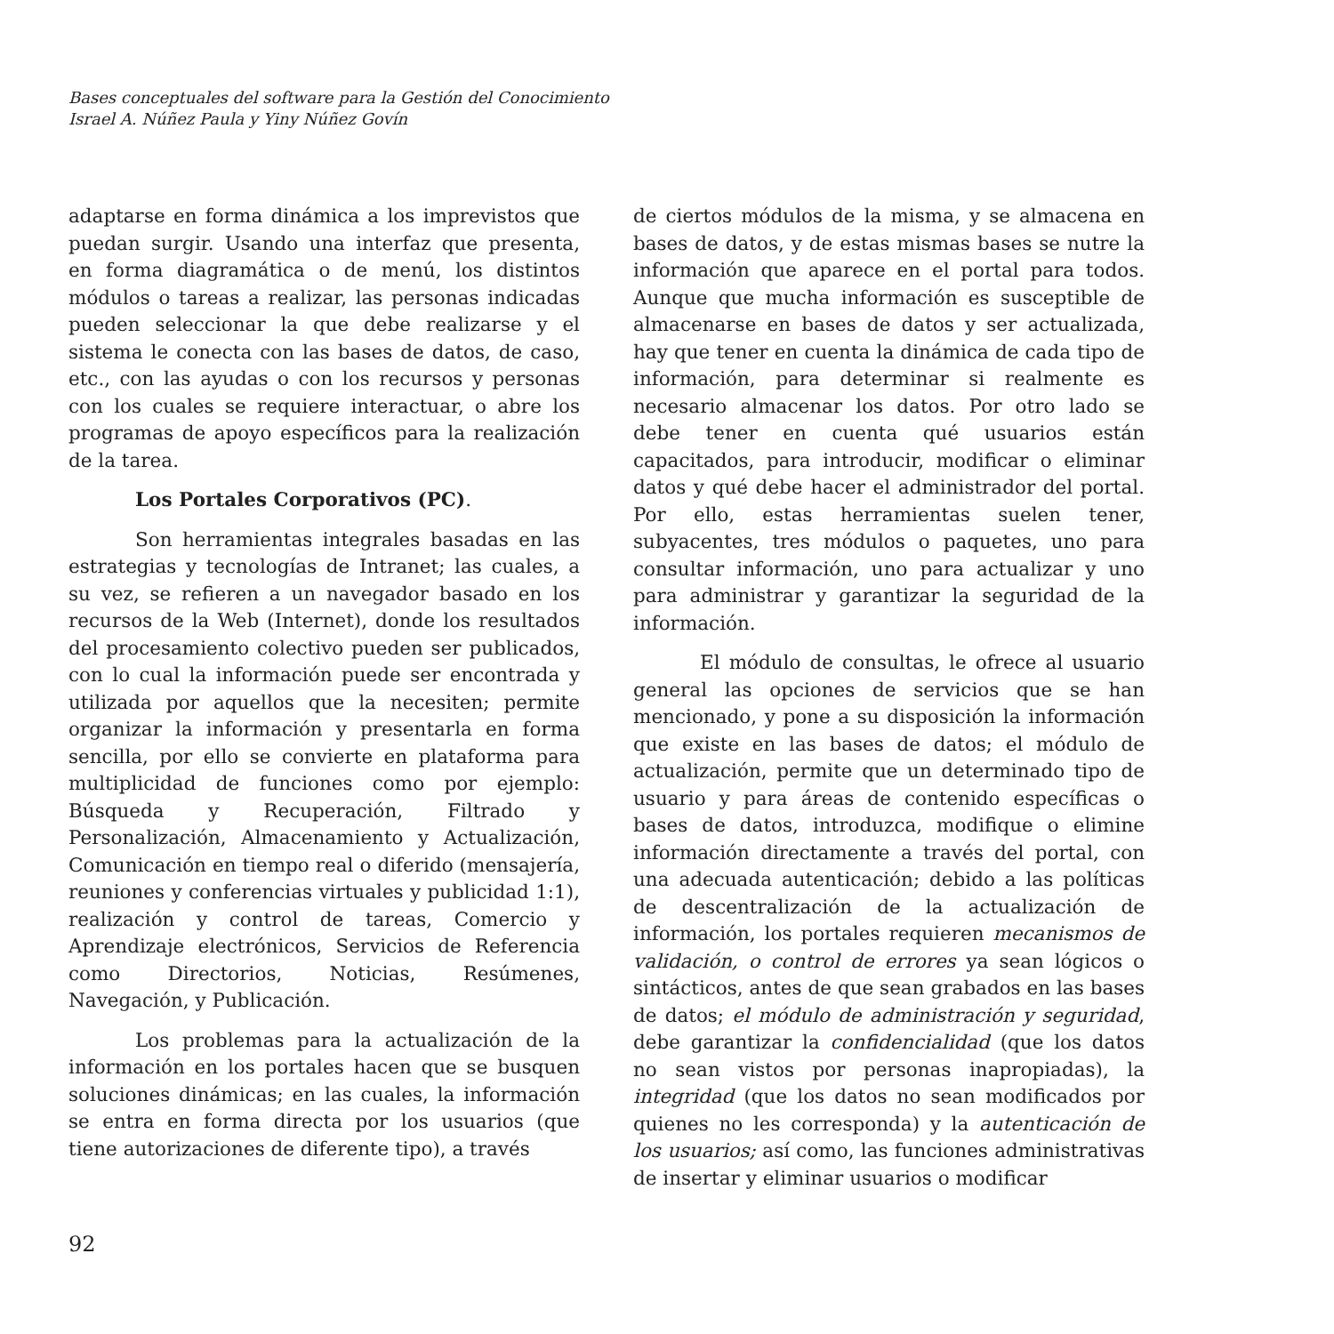Bases conceptuales del software para la Gestión del Conocimiento
Israel A. Núñez Paula y Yiny Núñez Govín
adaptarse en forma dinámica a los imprevistos que puedan surgir. Usando una interfaz que presenta, en forma diagramática o de menú, los distintos módulos o tareas a realizar, las personas indicadas pueden seleccionar la que debe realizarse y el sistema le conecta con las bases de datos, de caso, etc., con las ayudas o con los recursos y personas con los cuales se requiere interactuar, o abre los programas de apoyo específicos para la realización de la tarea.
Los Portales Corporativos (PC).
Son herramientas integrales basadas en las estrategias y tecnologías de Intranet; las cuales, a su vez, se refieren a un navegador basado en los recursos de la Web (Internet), donde los resultados del procesamiento colectivo pueden ser publicados, con lo cual la información puede ser encontrada y utilizada por aquellos que la necesiten; permite organizar la información y presentarla en forma sencilla, por ello se convierte en plataforma para multiplicidad de funciones como por ejemplo: Búsqueda y Recuperación, Filtrado y Personalización, Almacenamiento y Actualización, Comunicación en tiempo real o diferido (mensajería, reuniones y conferencias virtuales y publicidad 1:1), realización y control de tareas, Comercio y Aprendizaje electrónicos, Servicios de Referencia como Directorios, Noticias, Resúmenes, Navegación, y Publicación.
Los problemas para la actualización de la información en los portales hacen que se busquen soluciones dinámicas; en las cuales, la información se entra en forma directa por los usuarios (que tiene autorizaciones de diferente tipo), a través
de ciertos módulos de la misma, y se almacena en bases de datos, y de estas mismas bases se nutre la información que aparece en el portal para todos. Aunque que mucha información es susceptible de almacenarse en bases de datos y ser actualizada, hay que tener en cuenta la dinámica de cada tipo de información, para determinar si realmente es necesario almacenar los datos. Por otro lado se debe tener en cuenta qué usuarios están capacitados, para introducir, modificar o eliminar datos y qué debe hacer el administrador del portal. Por ello, estas herramientas suelen tener, subyacentes, tres módulos o paquetes, uno para consultar información, uno para actualizar y uno para administrar y garantizar la seguridad de la información.
El módulo de consultas, le ofrece al usuario general las opciones de servicios que se han mencionado, y pone a su disposición la información que existe en las bases de datos; el módulo de actualización, permite que un determinado tipo de usuario y para áreas de contenido específicas o bases de datos, introduzca, modifique o elimine información directamente a través del portal, con una adecuada autenticación; debido a las políticas de descentralización de la actualización de información, los portales requieren mecanismos de validación, o control de errores ya sean lógicos o sintácticos, antes de que sean grabados en las bases de datos; el módulo de administración y seguridad, debe garantizar la confidencialidad (que los datos no sean vistos por personas inapropiadas), la integridad (que los datos no sean modificados por quienes no les corresponda) y la autenticación de los usuarios; así como, las funciones administrativas de insertar y eliminar usuarios o modificar
92